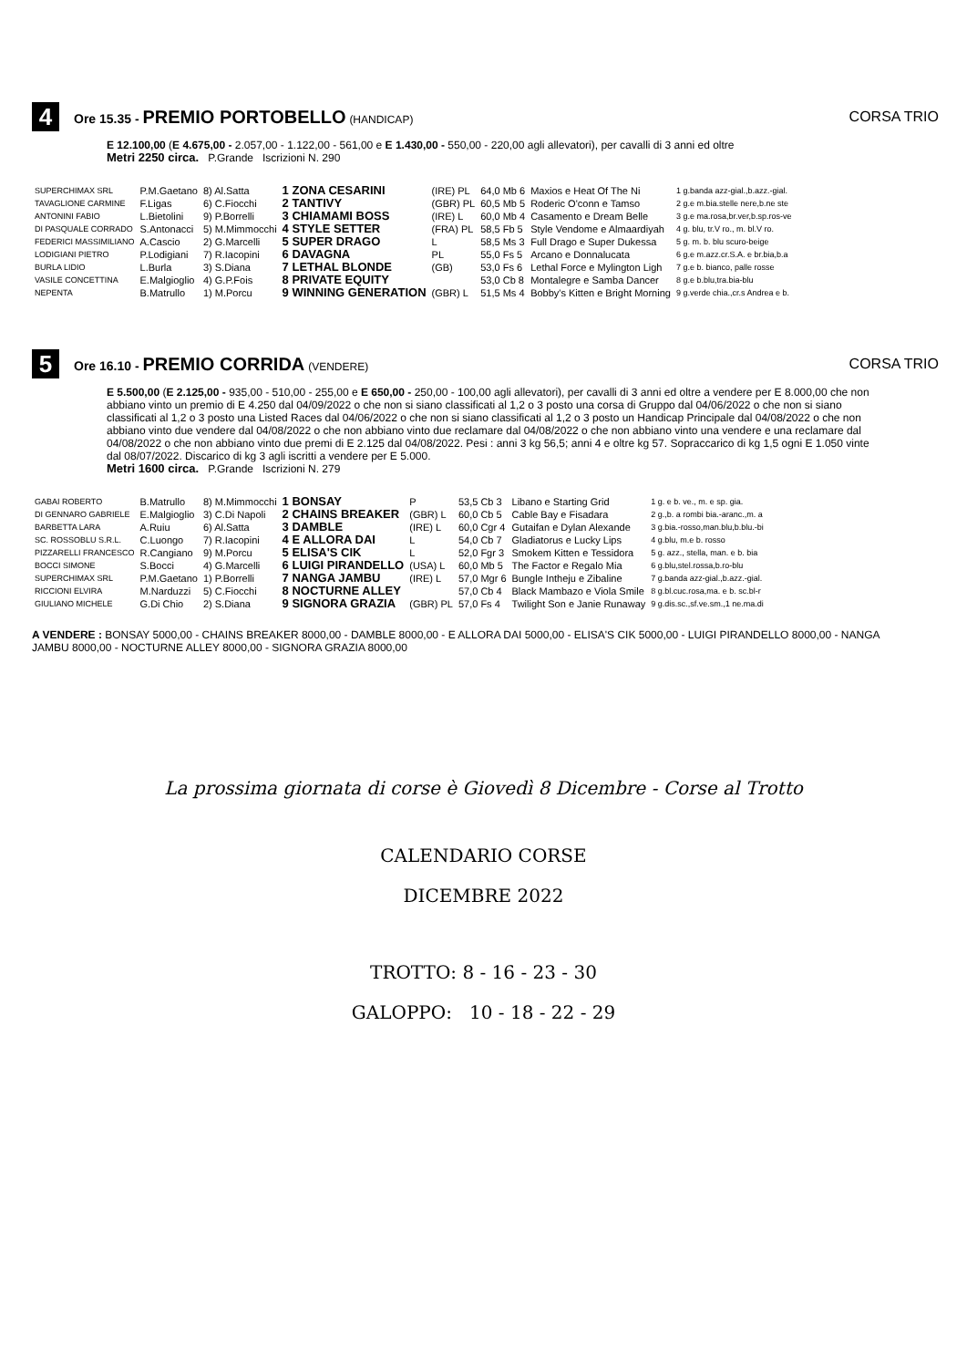4
Ore 15.35 - PREMIO PORTOBELLO (HANDICAP)
CORSA TRIO
E 12.100,00 (E 4.675,00 - 2.057,00 - 1.122,00 - 561,00 e E 1.430,00 - 550,00 - 220,00 agli allevatori), per cavalli di 3 anni ed oltre
Metri 2250 circa. P.Grande Iscrizioni N. 290
| SUPERCHIMAX SRL | P.M.Gaetano | 8) Al.Satta | 1 ZONA CESARINI | (IRE) PL | 64,0 Mb 6 | Maxios e Heat Of The Ni | 1 g.banda azz-gial.,b.azz.-gial. |
| TAVAGLIONE CARMINE | F.Ligas | 6) C.Fiocchi | 2 TANTIVY | (GBR) PL | 60,5 Mb 5 | Roderic O'conn e Tamso | 2 g.e m.bia.stelle nere,b.ne ste |
| ANTONINI FABIO | L.Bietolini | 9) P.Borrelli | 3 CHIAMAMI BOSS | (IRE) L | 60,0 Mb 4 | Casamento e Dream Belle | 3 g.e ma.rosa,br.ver,b.sp.ros-ve |
| DI PASQUALE CORRADO | S.Antonacci | 5) M.Mimmocchi | 4 STYLE SETTER | (FRA) PL | 58,5 Fb 5 | Style Vendome e Almaardiyah | 4 g. blu, tr.V ro., m. bl.V ro. |
| FEDERICI MASSIMILIANO | A.Cascio | 2) G.Marcelli | 5 SUPER DRAGO | L | 58,5 Ms 3 | Full Drago e Super Dukessa | 5 g. m. b. blu scuro-beige |
| LODIGIANI PIETRO | P.Lodigiani | 7) R.Iacopini | 6 DAVAGNA | PL | 55,0 Fs 5 | Arcano e Donnalucata | 6 g.e m.azz.cr.S.A. e br.bia,b.a |
| BURLA LIDIO | L.Burla | 3) S.Diana | 7 LETHAL BLONDE | (GB) | 53,0 Fs 6 | Lethal Force e Mylington Ligh | 7 g.e b. bianco, palle rosse |
| VASILE CONCETTINA | E.Malgioglio | 4) G.P.Fois | 8 PRIVATE EQUITY | | 53,0 Cb 8 | Montalegre e Samba Dancer | 8 g.e b.blu,tra.bia-blu |
| NEPENTA | B.Matrullo | 1) M.Porcu | 9 WINNING GENERATION | (GBR) L | 51,5 Ms 4 | Bobby's Kitten e Bright Morning | 9 g.verde chia.,cr.s Andrea e b. |
5
Ore 16.10 - PREMIO CORRIDA (VENDERE)
CORSA TRIO
E 5.500,00 (E 2.125,00 - 935,00 - 510,00 - 255,00 e E 650,00 - 250,00 - 100,00 agli allevatori), per cavalli di 3 anni ed oltre a vendere per E 8.000,00 che non abbiano vinto un premio di E 4.250 dal 04/09/2022 o che non si siano classificati al 1,2 o 3 posto una corsa di Gruppo dal 04/06/2022 o che non si siano classificati al 1,2 o 3 posto una Listed Races dal 04/06/2022 o che non si siano classificati al 1,2 o 3 posto un Handicap Principale dal 04/08/2022 o che non abbiano vinto due vendere dal 04/08/2022 o che non abbiano vinto due reclamare dal 04/08/2022 o che non abbiano vinto una vendere e una reclamare dal 04/08/2022 o che non abbiano vinto due premi di E 2.125 dal 04/08/2022. Pesi : anni 3 kg 56,5; anni 4 e oltre kg 57. Sopraccarico di kg 1,5 ogni E 1.050 vinte dal 08/07/2022. Discarico di kg 3 agli iscritti a vendere per E 5.000.
Metri 1600 circa. P.Grande Iscrizioni N. 279
| GABAI ROBERTO | B.Matrullo | 8) M.Mimmocchi | 1 BONSAY | P | 53,5 Cb 3 | Libano e Starting Grid | 1 g. e b. ve., m. e sp. gia. |
| DI GENNARO GABRIELE | E.Malgioglio | 3) C.Di Napoli | 2 CHAINS BREAKER | (GBR) L | 60,0 Cb 5 | Cable Bay e Fisadara | 2 g.,b. a rombi bia.-aranc.,m. a |
| BARBETTA LARA | A.Ruiu | 6) Al.Satta | 3 DAMBLE | (IRE) L | 60,0 Cgr 4 | Gutaifan e Dylan Alexande | 3 g.bia.-rosso,man.blu,b.blu.-bi |
| SC. ROSSOBLU S.R.L. | C.Luongo | 7) R.Iacopini | 4 E ALLORA DAI | L | 54,0 Cb 7 | Gladiatorus e Lucky Lips | 4 g.blu, m.e b. rosso |
| PIZZARELLI FRANCESCO | R.Cangiano | 9) M.Porcu | 5 ELISA'S CIK | L | 52,0 Fgr 3 | Smokem Kitten e Tessidora | 5 g. azz., stella, man. e b. bia |
| BOCCI SIMONE | S.Bocci | 4) G.Marcelli | 6 LUIGI PIRANDELLO | (USA) L | 60,0 Mb 5 | The Factor e Regalo Mia | 6 g.blu,stel.rossa,b.ro-blu |
| SUPERCHIMAX SRL | P.M.Gaetano | 1) P.Borrelli | 7 NANGA JAMBU | (IRE) L | 57,0 Mgr 6 | Bungle Intheju e Zibaline | 7 g.banda azz-gial.,b.azz.-gial. |
| RICCIONI ELVIRA | M.Narduzzi | 5) C.Fiocchi | 8 NOCTURNE ALLEY | | 57,0 Cb 4 | Black Mambazo e Viola Smile | 8 g.bl.cuc.rosa,ma. e b. sc.bl-r |
| GIULIANO MICHELE | G.Di Chio | 2) S.Diana | 9 SIGNORA GRAZIA | (GBR) PL | 57,0 Fs 4 | Twilight Son e Janie Runaway | 9 g.dis.sc.,sf.ve.sm.,1 ne.ma.di |
A VENDERE : BONSAY 5000,00 - CHAINS BREAKER 8000,00 - DAMBLE 8000,00 - E ALLORA DAI 5000,00 - ELISA'S CIK 5000,00 - LUIGI PIRANDELLO 8000,00 - NANGA JAMBU 8000,00 - NOCTURNE ALLEY 8000,00 - SIGNORA GRAZIA 8000,00
La prossima giornata di corse è Giovedì 8 Dicembre - Corse al Trotto
CALENDARIO CORSE
DICEMBRE 2022
TROTTO: 8 - 16 - 23 - 30
GALOPPO: 10 - 18 - 22 - 29